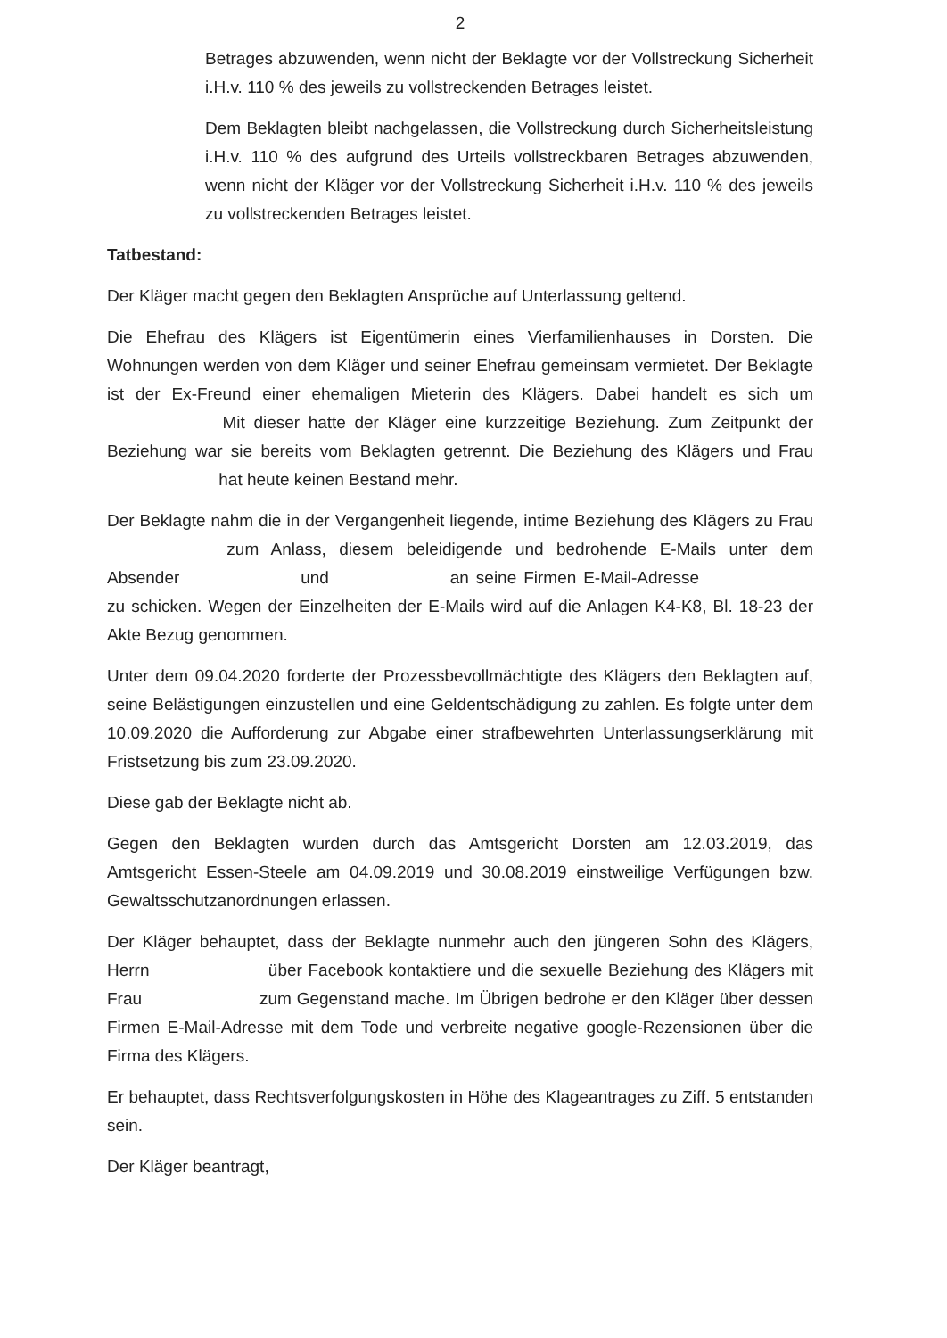2
Betrages abzuwenden, wenn nicht der Beklagte vor der Vollstreckung Sicherheit i.H.v. 110 % des jeweils zu vollstreckenden Betrages leistet.
Dem Beklagten bleibt nachgelassen, die Vollstreckung durch Sicherheitsleistung i.H.v. 110 % des aufgrund des Urteils vollstreckbaren Betrages abzuwenden, wenn nicht der Kläger vor der Vollstreckung Sicherheit i.H.v. 110 % des jeweils zu vollstreckenden Betrages leistet.
Tatbestand:
Der Kläger macht gegen den Beklagten Ansprüche auf Unterlassung geltend.
Die Ehefrau des Klägers ist Eigentümerin eines Vierfamilienhauses in Dorsten. Die Wohnungen werden von dem Kläger und seiner Ehefrau gemeinsam vermietet. Der Beklagte ist der Ex-Freund einer ehemaligen Mieterin des Klägers. Dabei handelt es sich um Mit dieser hatte der Kläger eine kurzzeitige Beziehung. Zum Zeitpunkt der Beziehung war sie bereits vom Beklagten getrennt. Die Beziehung des Klägers und Frau hat heute keinen Bestand mehr.
Der Beklagte nahm die in der Vergangenheit liegende, intime Beziehung des Klägers zu Frau zum Anlass, diesem beleidigende und bedrohende E-Mails unter dem Absender und an seine Firmen E-Mail-Adresse zu schicken. Wegen der Einzelheiten der E-Mails wird auf die Anlagen K4-K8, Bl. 18-23 der Akte Bezug genommen.
Unter dem 09.04.2020 forderte der Prozessbevollmächtigte des Klägers den Beklagten auf, seine Belästigungen einzustellen und eine Geldentschädigung zu zahlen. Es folgte unter dem 10.09.2020 die Aufforderung zur Abgabe einer strafbewehrten Unterlassungserklärung mit Fristsetzung bis zum 23.09.2020.
Diese gab der Beklagte nicht ab.
Gegen den Beklagten wurden durch das Amtsgericht Dorsten am 12.03.2019, das Amtsgericht Essen-Steele am 04.09.2019 und 30.08.2019 einstweilige Verfügungen bzw. Gewaltsschutzanordnungen erlassen.
Der Kläger behauptet, dass der Beklagte nunmehr auch den jüngeren Sohn des Klägers, Herrn über Facebook kontaktiere und die sexuelle Beziehung des Klägers mit Frau zum Gegenstand mache. Im Übrigen bedrohe er den Kläger über dessen Firmen E-Mail-Adresse mit dem Tode und verbreite negative google-Rezensionen über die Firma des Klägers.
Er behauptet, dass Rechtsverfolgungskosten in Höhe des Klageantrages zu Ziff. 5 entstanden sein.
Der Kläger beantragt,